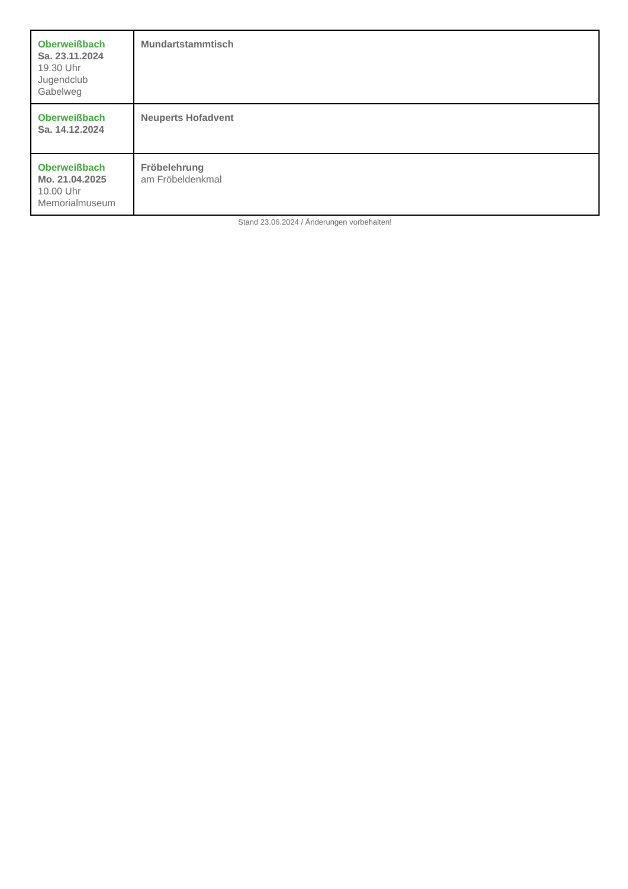| Oberweißbach Sa. 23.11.2024 19.30 Uhr Jugendclub Gabelweg | Mundartstammtisch |
| Oberweißbach Sa. 14.12.2024 | Neuperts Hofadvent |
| Oberweißbach Mo. 21.04.2025 10.00 Uhr Memorialmuseum | Fröbelehrung am Fröbeldenkmal |
Stand 23.06.2024 / Änderungen vorbehalten!